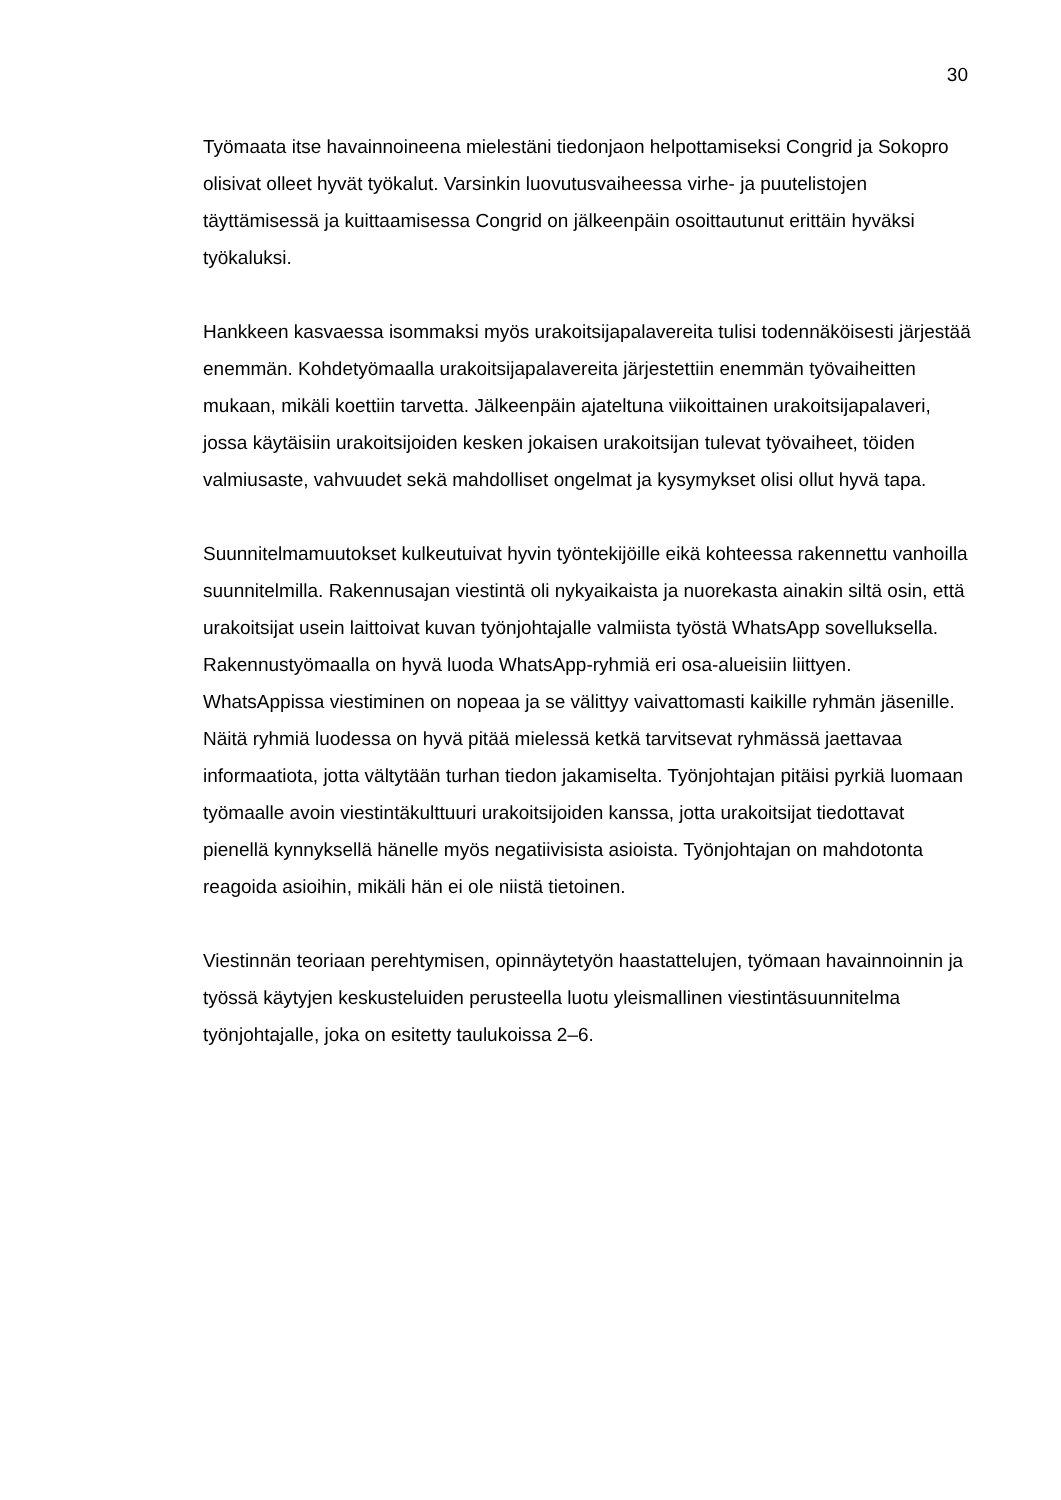30
Työmaata itse havainnoineena mielestäni tiedonjaon helpottamiseksi Congrid ja Sokopro olisivat olleet hyvät työkalut. Varsinkin luovutusvaiheessa virhe- ja puutelistojen täyttämisessä ja kuittaamisessa Congrid on jälkeenpäin osoittautunut erittäin hyväksi työkaluksi.
Hankkeen kasvaessa isommaksi myös urakoitsijapalavereita tulisi todennäköisesti järjestää enemmän. Kohdetyömaalla urakoitsijapalavereita järjestettiin enemmän työvaiheitten mukaan, mikäli koettiin tarvetta. Jälkeenpäin ajateltuna viikoittainen urakoitsijapalaveri, jossa käytäisiin urakoitsijoiden kesken jokaisen urakoitsijan tulevat työvaiheet, töiden valmiusaste, vahvuudet sekä mahdolliset ongelmat ja kysymykset olisi ollut hyvä tapa.
Suunnitelmamuutokset kulkeutuivat hyvin työntekijöille eikä kohteessa rakennettu vanhoilla suunnitelmilla. Rakennusajan viestintä oli nykyaikaista ja nuorekasta ainakin siltä osin, että urakoitsijat usein laittoivat kuvan työnjohtajalle valmiista työstä WhatsApp sovelluksella. Rakennustyömaalla on hyvä luoda WhatsApp-ryhmiä eri osa-alueisiin liittyen. WhatsAppissa viestiminen on nopeaa ja se välittyy vaivattomasti kaikille ryhmän jäsenille. Näitä ryhmiä luodessa on hyvä pitää mielessä ketkä tarvitsevat ryhmässä jaettavaa informaatiota, jotta vältytään turhan tiedon jakamiselta. Työnjohtajan pitäisi pyrkiä luomaan työmaalle avoin viestintäkulttuuri urakoitsijoiden kanssa, jotta urakoitsijat tiedottavat pienellä kynnyksellä hänelle myös negatiivisista asioista. Työnjohtajan on mahdotonta reagoida asioihin, mikäli hän ei ole niistä tietoinen.
Viestinnän teoriaan perehtymisen, opinnäytetyön haastattelujen, työmaan havainnoinnin ja työssä käytyjen keskusteluiden perusteella luotu yleismallinen viestintäsuunnitelma työnjohtajalle, joka on esitetty taulukoissa 2–6.